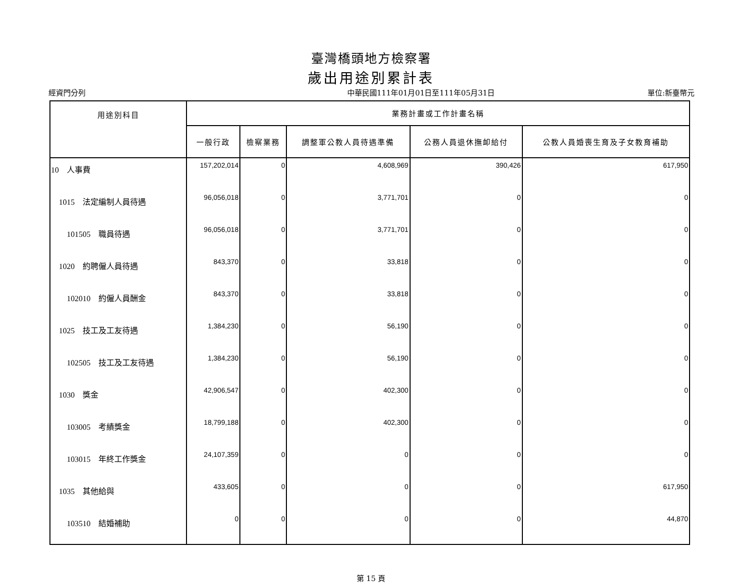臺灣橋頭地方檢察署
歲出用途別累計表
經資門分列 中華民國111年01月01日至111年05月31日 單位:新臺幣元
| 用途別科目 | 業務計畫或工作計畫名稱 | | | | |
| --- | --- | --- | --- | --- | --- |
| | 一般行政 | 檢察業務 | 調整軍公教人員待遇準備 | 公務人員退休撫卹給付 | 公教人員婚喪生育及子女教育補助 |
| 10 人事費 | 157,202,014 | 0 | 4,608,969 | 390,426 | 617,950 |
| 1015 法定編制人員待遇 | 96,056,018 | 0 | 3,771,701 | 0 | 0 |
| 101505 職員待遇 | 96,056,018 | 0 | 3,771,701 | 0 | 0 |
| 1020 約聘僱人員待遇 | 843,370 | 0 | 33,818 | 0 | 0 |
| 102010 約僱人員酬金 | 843,370 | 0 | 33,818 | 0 | 0 |
| 1025 技工及工友待遇 | 1,384,230 | 0 | 56,190 | 0 | 0 |
| 102505 技工及工友待遇 | 1,384,230 | 0 | 56,190 | 0 | 0 |
| 1030 獎金 | 42,906,547 | 0 | 402,300 | 0 | 0 |
| 103005 考績獎金 | 18,799,188 | 0 | 402,300 | 0 | 0 |
| 103015 年終工作獎金 | 24,107,359 | 0 | 0 | 0 | 0 |
| 1035 其他給與 | 433,605 | 0 | 0 | 0 | 617,950 |
| 103510 結婚補助 | 0 | 0 | 0 | 0 | 44,870 |
第 15 頁